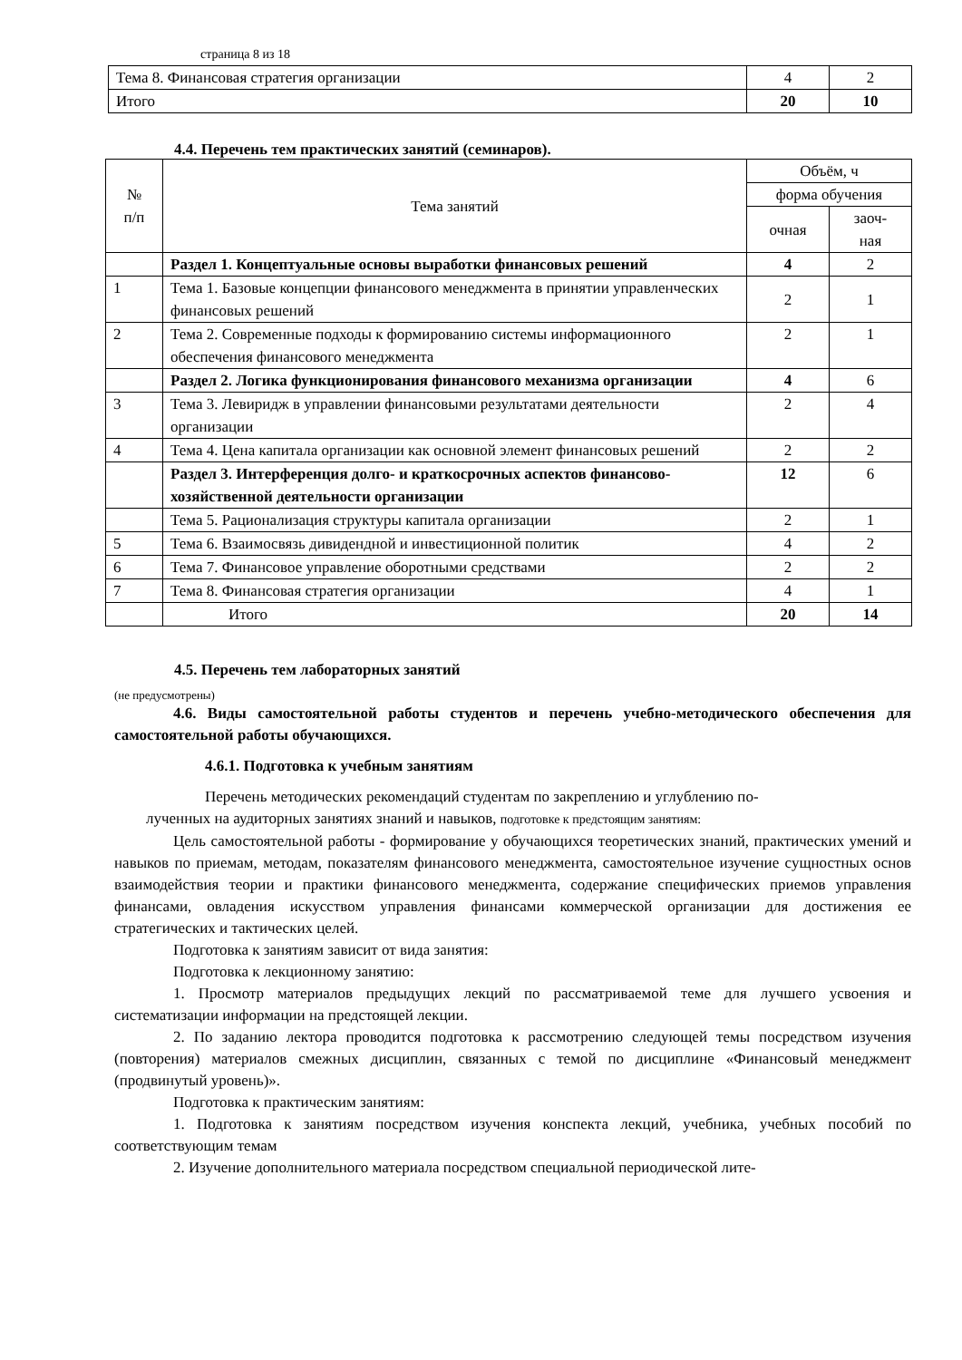страница 8 из 18
| Тема 8. Финансовая стратегия организации | 4 | 2 |
| Итого | 20 | 10 |
4.4. Перечень тем практических занятий (семинаров).
| № п/п | Тема занятий | Объём, ч | |
| --- | --- | --- | --- |
| | | форма обучения | |
| | | очная | заоч- ная |
| | Раздел 1. Концептуальные основы выработки финансовых решений | 4 | 2 |
| 1 | Тема 1. Базовые концепции финансового менеджмента в принятии управленческих финансовых решений | 2 | 1 |
| 2 | Тема 2. Современные подходы к формированию системы информационного обеспечения финансового менеджмента | 2 | 1 |
| | Раздел 2. Логика функционирования финансового механизма организации | 4 | 6 |
| 3 | Тема 3. Левиридж в управлении финансовыми результатами деятельности организации | 2 | 4 |
| 4 | Тема 4. Цена капитала организации как основной элемент финансовых решений | 2 | 2 |
| | Раздел 3. Интерференция долго- и краткосрочных аспектов финансово-хозяйственной деятельности организации | 12 | 6 |
| | Тема 5. Рационализация структуры капитала организации | 2 | 1 |
| 5 | Тема 6. Взаимосвязь дивидендной и инвестиционной политик | 4 | 2 |
| 6 | Тема 7. Финансовое управление оборотными средствами | 2 | 2 |
| 7 | Тема 8. Финансовая стратегия организации | 4 | 1 |
| | Итого | 20 | 14 |
4.5. Перечень тем лабораторных занятий
(не предусмотрены)
4.6. Виды самостоятельной работы студентов и перечень учебно-методического обеспечения для самостоятельной работы обучающихся.
4.6.1. Подготовка к учебным занятиям
Перечень методических рекомендаций студентам по закреплению и углублению по-
лученных на аудиторных занятиях знаний и навыков, подготовке к предстоящим занятиям:
Цель самостоятельной работы - формирование у обучающихся теоретических знаний, практических умений и навыков по приемам, методам, показателям финансового менеджмента, самостоятельное изучение сущностных основ взаимодействия теории и практики финансового менеджмента, содержание специфических приемов управления финансами, овладения искусством управления финансами коммерческой организации для достижения ее стратегических и тактических целей.
Подготовка к занятиям зависит от вида занятия:
Подготовка к лекционному занятию:
1. Просмотр материалов предыдущих лекций по рассматриваемой теме для лучшего усвоения и систематизации информации на предстоящей лекции.
2. По заданию лектора проводится подготовка к рассмотрению следующей темы посредством изучения (повторения) материалов смежных дисциплин, связанных с темой по дисциплине «Финансовый менеджмент (продвинутый уровень)».
Подготовка к практическим занятиям:
1. Подготовка к занятиям посредством изучения конспекта лекций, учебника, учебных пособий по соответствующим темам
2. Изучение дополнительного материала посредством специальной периодической лите-